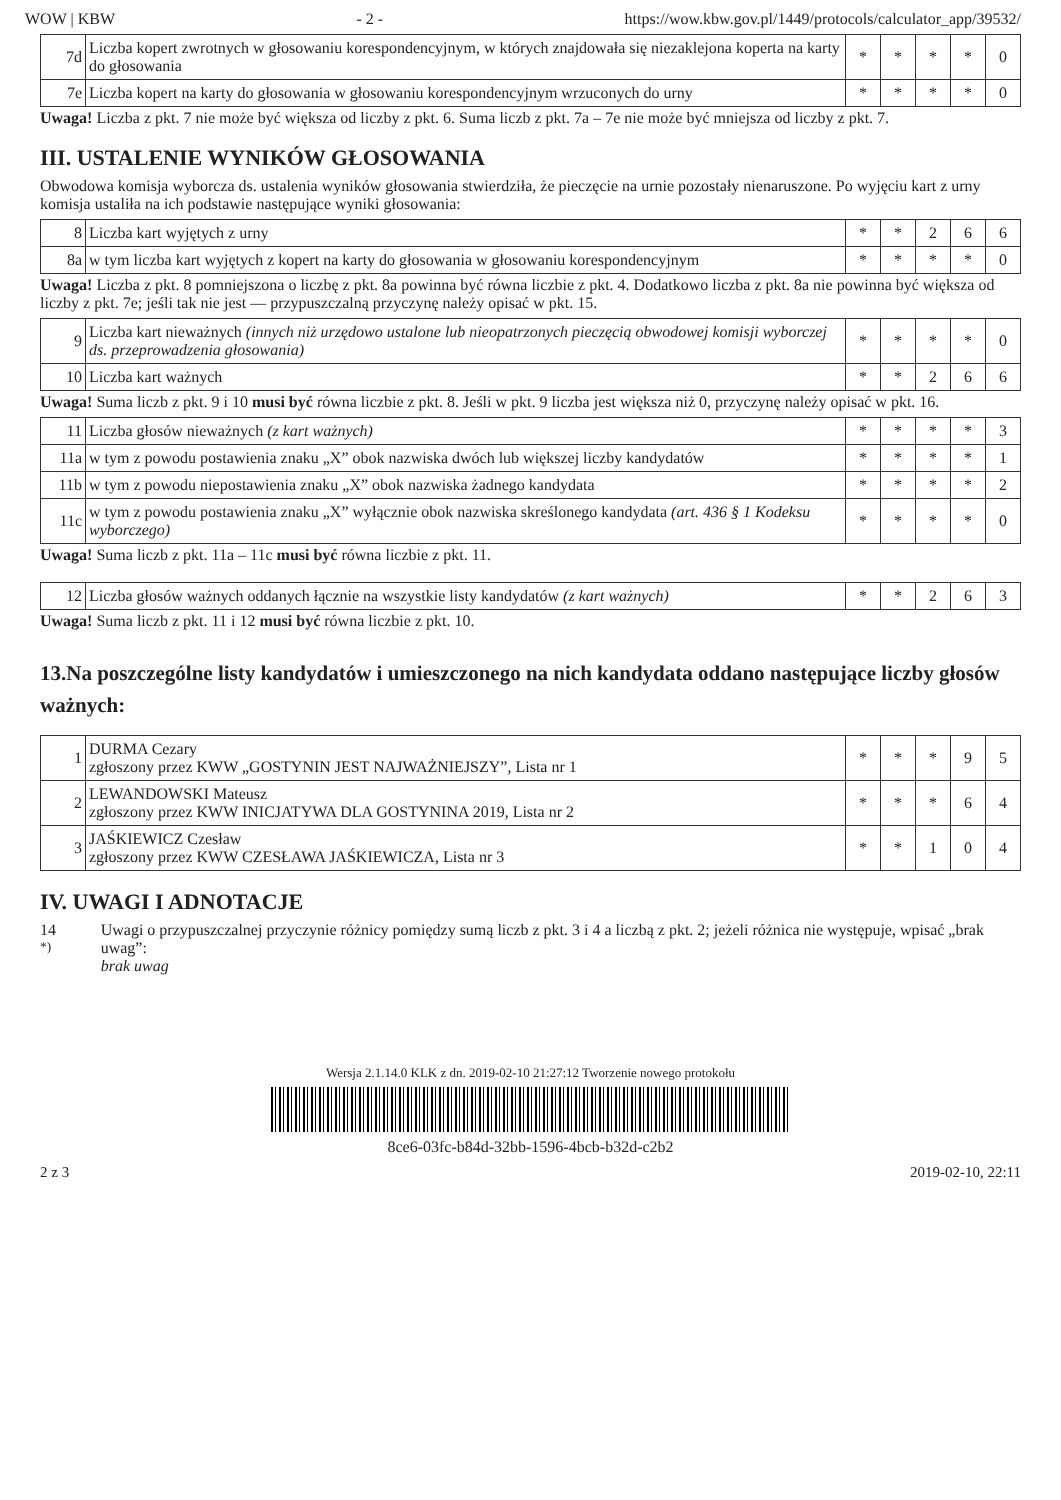WOW | KBW - 2 - https://wow.kbw.gov.pl/1449/protocols/calculator_app/39532/
| 7d | Liczba kopert zwrotnych w głosowaniu korespondencyjnym, w których znajdowała się niezaklejona koperta na karty do głosowania | * | * | * | * | 0 |
| 7e | Liczba kopert na karty do głosowania w głosowaniu korespondencyjnym wrzuconych do urny | * | * | * | * | 0 |
Uwaga! Liczba z pkt. 7 nie może być większa od liczby z pkt. 6. Suma liczb z pkt. 7a – 7e nie może być mniejsza od liczby z pkt. 7.
III. USTALENIE WYNIKÓW GŁOSOWANIA
Obwodowa komisja wyborcza ds. ustalenia wyników głosowania stwierdziła, że pieczęcie na urnie pozostały nienaruszone. Po wyjęciu kart z urny komisja ustaliła na ich podstawie następujące wyniki głosowania:
| 8 | Liczba kart wyjętych z urny | * | * | 2 | 6 | 6 |
| 8a | w tym liczba kart wyjętych z kopert na karty do głosowania w głosowaniu korespondencyjnym | * | * | * | * | 0 |
Uwaga! Liczba z pkt. 8 pomniejszona o liczbę z pkt. 8a powinna być równa liczbie z pkt. 4. Dodatkowo liczba z pkt. 8a nie powinna być większa od liczby z pkt. 7e; jeśli tak nie jest — przypuszczalną przyczynę należy opisać w pkt. 15.
| 9 | Liczba kart nieważnych (innych niż urzędowo ustalone lub nieopatrzonych pieczęcią obwodowej komisji wyborczej ds. przeprowadzenia głosowania) | * | * | * | * | 0 |
| 10 | Liczba kart ważnych | * | * | 2 | 6 | 6 |
Uwaga! Suma liczb z pkt. 9 i 10 musi być równa liczbie z pkt. 8. Jeśli w pkt. 9 liczba jest większa niż 0, przyczynę należy opisać w pkt. 16.
| 11 | Liczba głosów nieważnych (z kart ważnych) | * | * | * | * | 3 |
| 11a | w tym z powodu postawienia znaku „X” obok nazwiska dwóch lub większej liczby kandydatów | * | * | * | * | 1 |
| 11b | w tym z powodu niepostawienia znaku „X” obok nazwiska żadnego kandydata | * | * | * | * | 2 |
| 11c | w tym z powodu postawienia znaku „X” wyłącznie obok nazwiska skreślonego kandydata (art. 436 § 1 Kodeksu wyborczego) | * | * | * | * | 0 |
Uwaga! Suma liczb z pkt. 11a – 11c musi być równa liczbie z pkt. 11.
| 12 | Liczba głosów ważnych oddanych łącznie na wszystkie listy kandydatów (z kart ważnych) | * | * | 2 | 6 | 3 |
Uwaga! Suma liczb z pkt. 11 i 12 musi być równa liczbie z pkt. 10.
13.Na poszczególne listy kandydatów i umieszczonego na nich kandydata oddano następujące liczby głosów ważnych:
| 1 | DURMA Cezary zgłoszony przez KWW „GOSTYNIN JEST NAJWAŻNIEJSZY”, Lista nr 1 | * | * | * | 9 | 5 |
| 2 | LEWANDOWSKI Mateusz zgłoszony przez KWW INICJATYWA DLA GOSTYNINA 2019, Lista nr 2 | * | * | * | 6 | 4 |
| 3 | JAŚKIEWICZ Czesław zgłoszony przez KWW CZESŁAWA JAŚKIEWICZA, Lista nr 3 | * | * | 1 | 0 | 4 |
IV. UWAGI I ADNOTACJE
14 <sup>*)</sup> Uwagi o przypuszczalnej przyczynie różnicy pomiędzy sumą liczb z pkt. 3 i 4 a liczbą z pkt. 2; jeżeli różnica nie występuje, wpisać „brak uwag”:
brak uwag
Wersja 2.1.14.0 KLK z dn. 2019-02-10 21:27:12 Tworzenie nowego protokołu
8ce6-03fc-b84d-32bb-1596-4bcb-b32d-c2b2
2 z 3 2019-02-10, 22:11